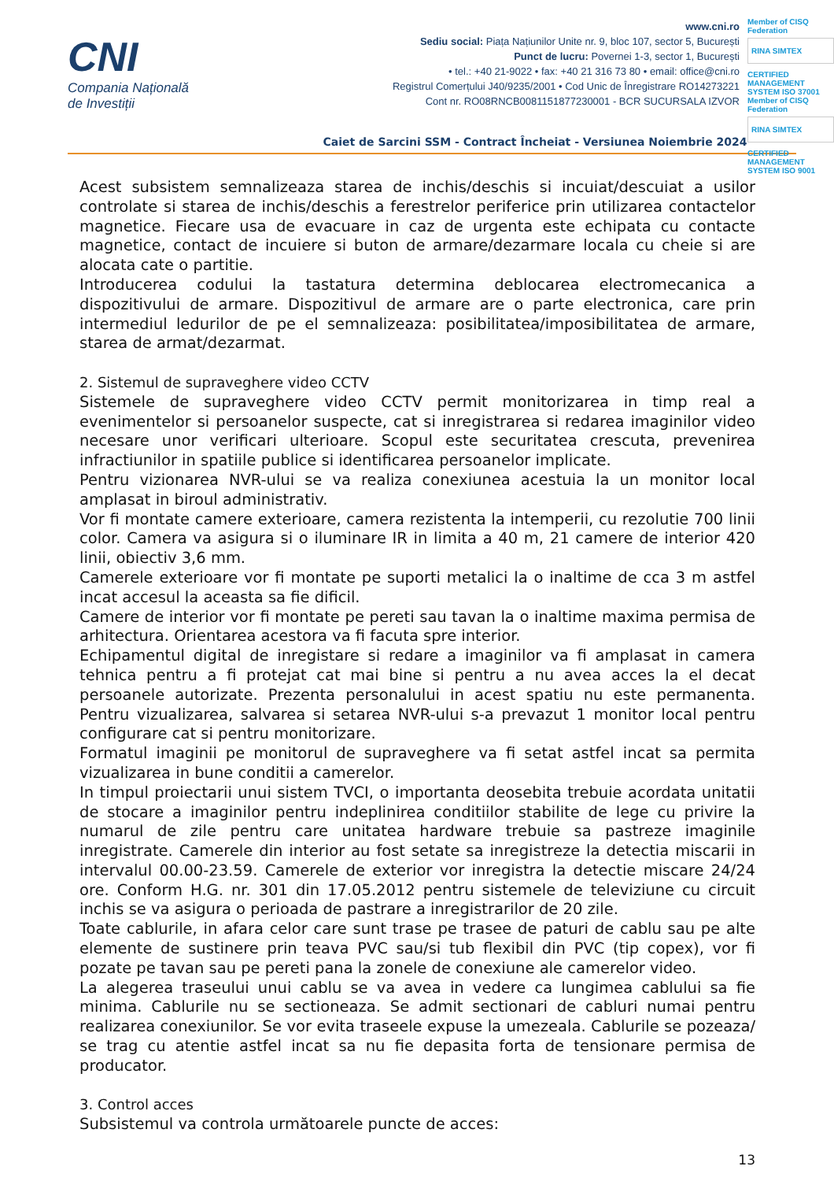CNI
Compania Națională
de Investiții
www.cni.ro
Sediu social: Piața Națiunilor Unite nr. 9, bloc 107, sector 5, București
Punct de lucru: Povernei 1-3, sector 1, București
• tel.: +40 21-9022 • fax: +40 21 316 73 80 • email: office@cni.ro
Registrul Comerțului J40/9235/2001 • Cod Unic de Înregistrare RO14273221
Cont nr. RO08RNCB0081151877230001 - BCR SUCURSALA IZVOR
Member of CISQ Federation
RINA SIMTEX
CERTIFIED MANAGEMENT SYSTEM ISO 37001
Member of CISQ Federation
RINA SIMTEX
CERTIFIED MANAGEMENT SYSTEM ISO 9001
Caiet de Sarcini SSM - Contract Încheiat - Versiunea Noiembrie 2024
Acest subsistem semnalizeaza starea de inchis/deschis si incuiat/descuiat a usilor controlate si starea de inchis/deschis a ferestrelor periferice prin utilizarea contactelor magnetice. Fiecare usa de evacuare in caz de urgenta este echipata cu contacte magnetice, contact de incuiere si buton de armare/dezarmare locala cu cheie si are alocata cate o partitie.
Introducerea codului la tastatura determina deblocarea electromecanica a dispozitivului de armare. Dispozitivul de armare are o parte electronica, care prin intermediul ledurilor de pe el semnalizeaza: posibilitatea/imposibilitatea de armare, starea de armat/dezarmat.
2. Sistemul de supraveghere video CCTV
Sistemele de supraveghere video CCTV permit monitorizarea in timp real a evenimentelor si persoanelor suspecte, cat si inregistrarea si redarea imaginilor video necesare unor verificari ulterioare. Scopul este securitatea crescuta, prevenirea infractiunilor in spatiile publice si identificarea persoanelor implicate.
Pentru vizionarea NVR-ului se va realiza conexiunea acestuia la un monitor local amplasat in biroul administrativ.
Vor fi montate camere exterioare, camera rezistenta la intemperii, cu rezolutie 700 linii color. Camera va asigura si o iluminare IR in limita a 40 m, 21 camere de interior 420 linii, obiectiv 3,6 mm.
Camerele exterioare vor fi montate pe suporti metalici la o inaltime de cca 3 m astfel incat accesul la aceasta sa fie dificil.
Camere de interior vor fi montate pe pereti sau tavan la o inaltime maxima permisa de arhitectura. Orientarea acestora va fi facuta spre interior.
Echipamentul digital de inregistare si redare a imaginilor va fi amplasat in camera tehnica pentru a fi protejat cat mai bine si pentru a nu avea acces la el decat persoanele autorizate. Prezenta personalului in acest spatiu nu este permanenta. Pentru vizualizarea, salvarea si setarea NVR-ului s-a prevazut 1 monitor local pentru configurare cat si pentru monitorizare.
Formatul imaginii pe monitorul de supraveghere va fi setat astfel incat sa permita vizualizarea in bune conditii a camerelor.
In timpul proiectarii unui sistem TVCI, o importanta deosebita trebuie acordata unitatii de stocare a imaginilor pentru indeplinirea conditiilor stabilite de lege cu privire la numarul de zile pentru care unitatea hardware trebuie sa pastreze imaginile inregistrate. Camerele din interior au fost setate sa inregistreze la detectia miscarii in intervalul 00.00-23.59. Camerele de exterior vor inregistra la detectie miscare 24/24 ore. Conform H.G. nr. 301 din 17.05.2012 pentru sistemele de televiziune cu circuit inchis se va asigura o perioada de pastrare a inregistrarilor de 20 zile.
Toate cablurile, in afara celor care sunt trase pe trasee de paturi de cablu sau pe alte elemente de sustinere prin teava PVC sau/si tub flexibil din PVC (tip copex), vor fi pozate pe tavan sau pe pereti pana la zonele de conexiune ale camerelor video.
La alegerea traseului unui cablu se va avea in vedere ca lungimea cablului sa fie minima. Cablurile nu se sectioneaza. Se admit sectionari de cabluri numai pentru realizarea conexiunilor. Se vor evita traseele expuse la umezeala. Cablurile se pozeaza/ se trag cu atentie astfel incat sa nu fie depasita forta de tensionare permisa de producator.
3. Control acces
Subsistemul va controla următoarele puncte de acces:
13